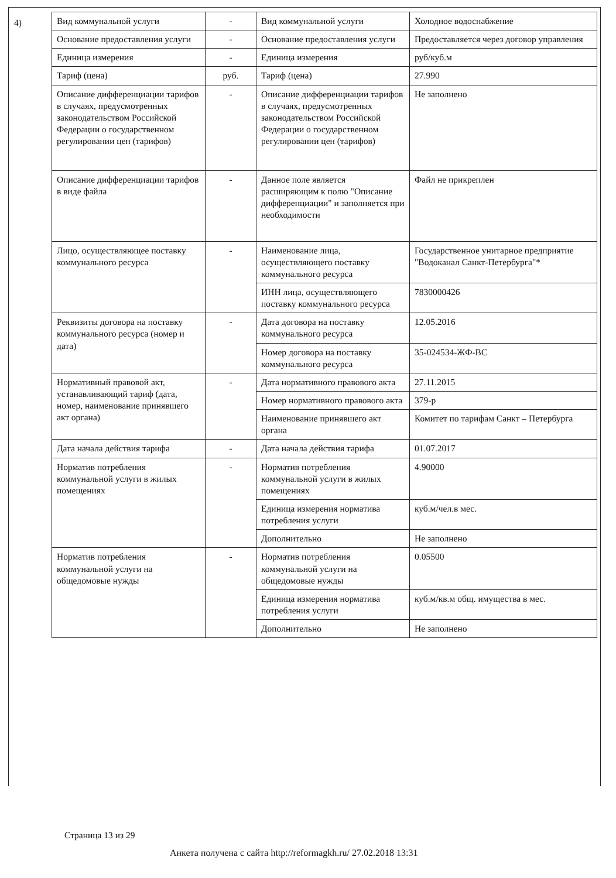4)
| Вид коммунальной услуги | - | Вид коммунальной услуги | Холодное водоснабжение |
| Основание предоставления услуги | - | Основание предоставления услуги | Предоставляется через договор управления |
| Единица измерения | - | Единица измерения | руб/куб.м |
| Тариф (цена) | руб. | Тариф (цена) | 27.990 |
| Описание дифференциации тарифов в случаях, предусмотренных законодательством Российской Федерации о государственном регулировании цен (тарифов) | - | Описание дифференциации тарифов в случаях, предусмотренных законодательством Российской Федерации о государственном регулировании цен (тарифов) | Не заполнено |
| Описание дифференциации тарифов в виде файла | - | Данное поле является расширяющим к полю "Описание дифференциации" и заполняется при необходимости | Файл не прикреплен |
| Лицо, осуществляющее поставку коммунального ресурса | - | Наименование лица, осуществляющего поставку коммунального ресурса | Государственное унитарное предприятие "Водоканал Санкт-Петербурга"* |
| | | ИНН лица, осуществляющего поставку коммунального ресурса | 7830000426 |
| Реквизиты договора на поставку коммунального ресурса (номер и дата) | - | Дата договора на поставку коммунального ресурса | 12.05.2016 |
| | | Номер договора на поставку коммунального ресурса | 35-024534-ЖФ-ВС |
| Нормативный правовой акт, устанавливающий тариф (дата, номер, наименование принявшего акт органа) | - | Дата нормативного правового акта | 27.11.2015 |
| | | Номер нормативного правового акта | 379-р |
| | | Наименование принявшего акт органа | Комитет по тарифам Санкт – Петербурга |
| Дата начала действия тарифа | - | Дата начала действия тарифа | 01.07.2017 |
| Норматив потребления коммунальной услуги в жилых помещениях | - | Норматив потребления коммунальной услуги в жилых помещениях | 4.90000 |
| | | Единица измерения норматива потребления услуги | куб.м/чел.в мес. |
| | | Дополнительно | Не заполнено |
| Норматив потребления коммунальной услуги на общедомовые нужды | - | Норматив потребления коммунальной услуги на общедомовые нужды | 0.05500 |
| | | Единица измерения норматива потребления услуги | куб.м/кв.м общ. имущества в мес. |
| | | Дополнительно | Не заполнено |
Страница 13 из 29
Анкета получена с сайта http://reformagkh.ru/ 27.02.2018 13:31